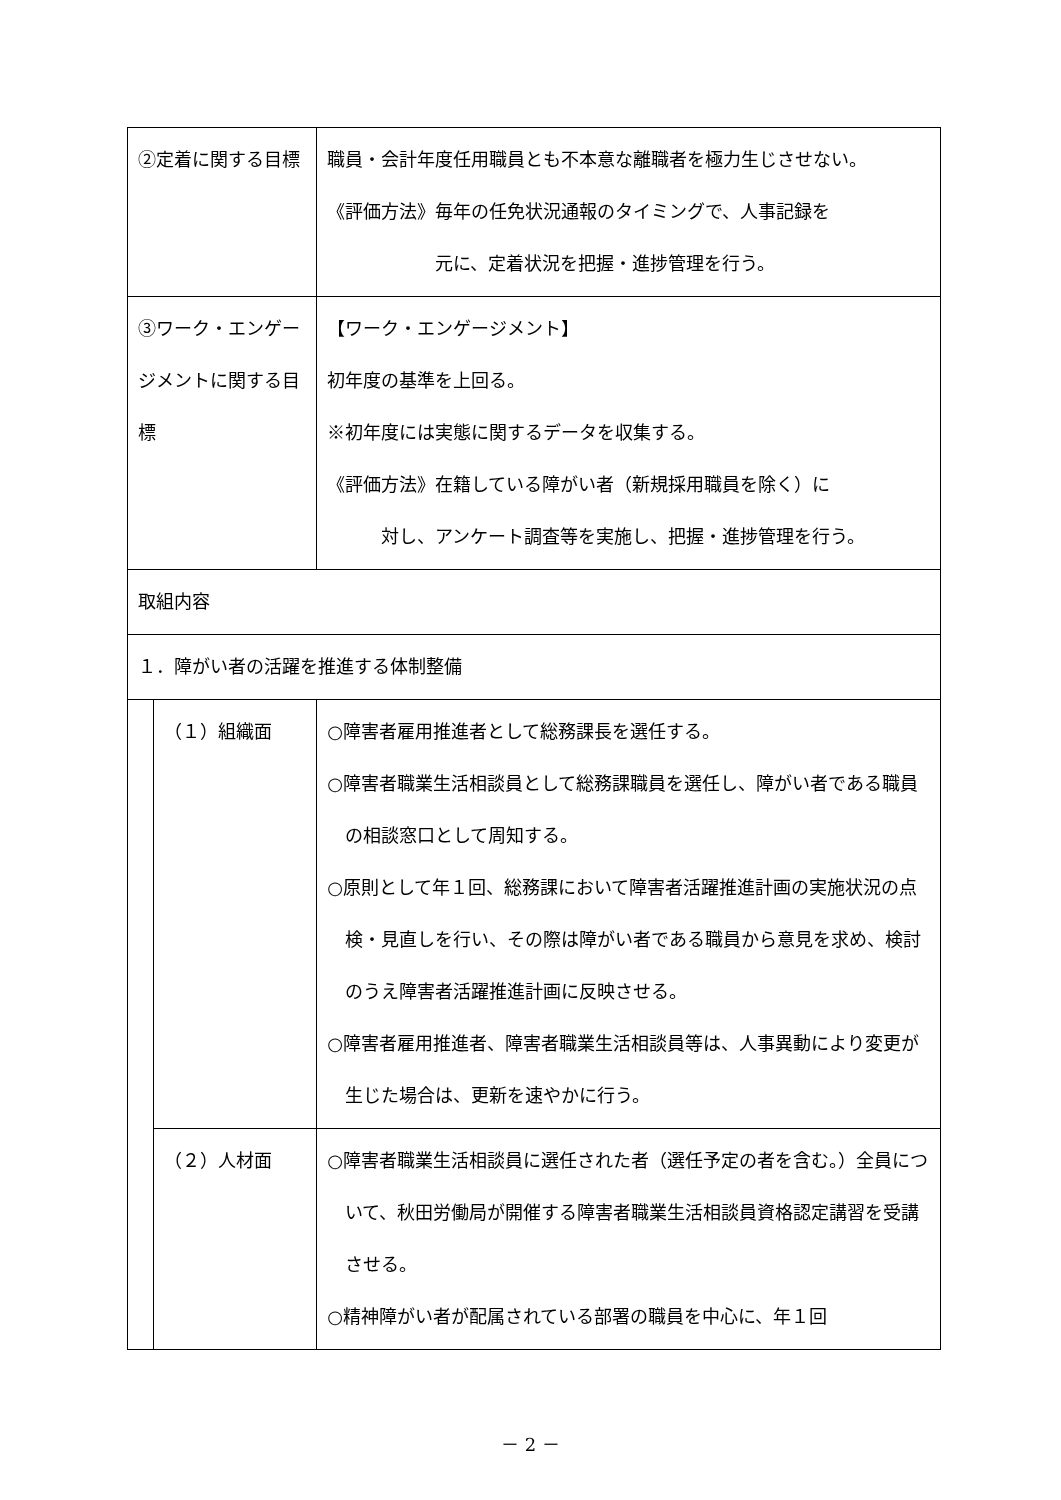| ②定着に関する目標 | | 職員・会計年度任用職員とも不本意な離職者を極力生じさせない。 《評価方法》毎年の任免状況通報のタイミングで、人事記録を 元に、定着状況を把握・進捗管理を行う。 |
| ③ワーク・エンゲージメントに関する目標 | | 【ワーク・エンゲージメント】 初年度の基準を上回る。 ※初年度には実態に関するデータを収集する。 《評価方法》在籍している障がい者（新規採用職員を除く）に 対し、アンケート調査等を実施し、把握・進捗管理を行う。 |
| 取組内容 | | |
| １．障がい者の活躍を推進する体制整備 | | |
| | （１）組織面 | ○障害者雇用推進者として総務課長を選任する。 ○障害者職業生活相談員として総務課職員を選任し、障がい者である職員の相談窓口として周知する。 ○原則として年１回、総務課において障害者活躍推進計画の実施状況の点検・見直しを行い、その際は障がい者である職員から意見を求め、検討のうえ障害者活躍推進計画に反映させる。 ○障害者雇用推進者、障害者職業生活相談員等は、人事異動により変更が生じた場合は、更新を速やかに行う。 |
| | （２）人材面 | ○障害者職業生活相談員に選任された者（選任予定の者を含む。）全員について、秋田労働局が開催する障害者職業生活相談員資格認定講習を受講させる。 ○精神障がい者が配属されている部署の職員を中心に、年１回 |
－ 2 －